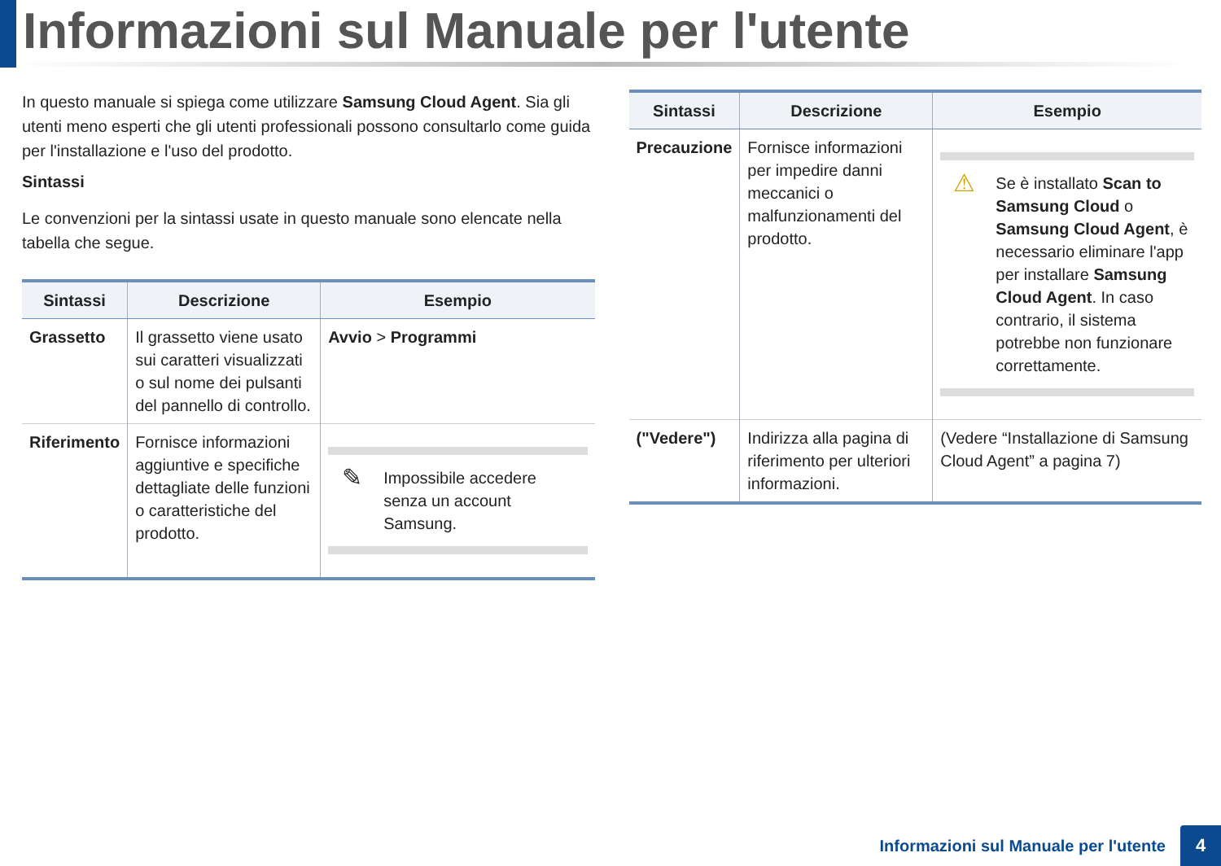Informazioni sul Manuale per l'utente
In questo manuale si spiega come utilizzare Samsung Cloud Agent. Sia gli utenti meno esperti che gli utenti professionali possono consultarlo come guida per l'installazione e l'uso del prodotto.
Sintassi
Le convenzioni per la sintassi usate in questo manuale sono elencate nella tabella che segue.
| Sintassi | Descrizione | Esempio |
| --- | --- | --- |
| Grassetto | Il grassetto viene usato sui caratteri visualizzati o sul nome dei pulsanti del pannello di controllo. | Avvio > Programmi |
| Riferimento | Fornisce informazioni aggiuntive e specifiche dettagliate delle funzioni o caratteristiche del prodotto. | ✎ Impossibile accedere senza un account Samsung. |
| Sintassi | Descrizione | Esempio |
| --- | --- | --- |
| Precauzione | Fornisce informazioni per impedire danni meccanici o malfunzionamenti del prodotto. | ⚠ Se è installato Scan to Samsung Cloud o Samsung Cloud Agent , è necessario eliminare l'app per installare Samsung Cloud Agent . In caso contrario, il sistema potrebbe non funzionare correttamente. |
| ("Vedere") | Indirizza alla pagina di riferimento per ulteriori informazioni. | (Vedere “Installazione di Samsung Cloud Agent” a pagina 7) |
Informazioni sul Manuale per l'utente 4